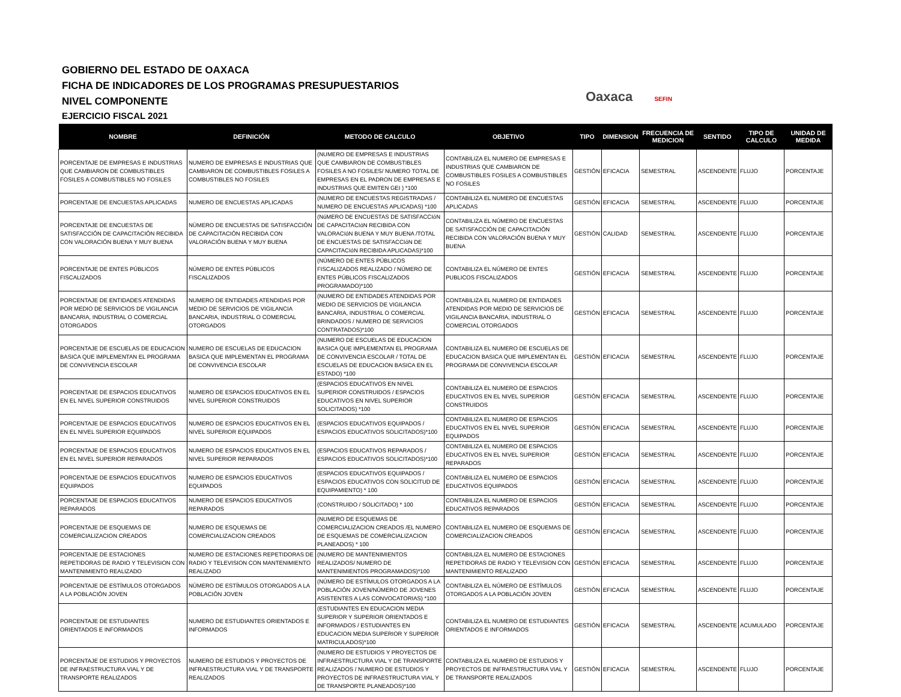GOBIERNO DEL ESTADO DE OAXACA
FICHA DE INDICADORES DE LOS PROGRAMAS PRESUPUESTARIOS
NIVEL COMPONENTE
EJERCICIO FISCAL 2021
Oaxaca SEFIN
| NOMBRE | DEFINICIÓN | METODO DE CALCULO | OBJETIVO | TIPO | DIMENSION | FRECUENCIA DE MEDICION | SENTIDO | TIPO DE CALCULO | UNIDAD DE MEDIDA |
| --- | --- | --- | --- | --- | --- | --- | --- | --- | --- |
| PORCENTAJE DE EMPRESAS E INDUSTRIAS QUE CAMBIARON DE COMBUSTIBLES FOSILES A COMBUSTIBLES NO FOSILES | NUMERO DE EMPRESAS E INDUSTRIAS QUE CAMBIARON DE COMBUSTIBLES FOSILES A COMBUSTIBLES NO FOSILES | (NUMERO DE EMPRESAS E INDUSTRIAS QUE CAMBIARON DE COMBUSTIBLES FOSILES A NO FOSILES/ NUMERO TOTAL DE EMPRESAS EN EL PADRON DE EMPRESAS E INDUSTRIAS QUE EMITEN GEI ) *100 | CONTABILIZA EL NUMERO DE EMPRESAS E INDUSTRIAS QUE CAMBIARON DE COMBUSTIBLES FOSILES A COMBUSTIBLES NO FOSILES | GESTIÓN | EFICACIA | SEMESTRAL | ASCENDENTE | FLUJO | PORCENTAJE |
| PORCENTAJE DE ENCUESTAS APLICADAS | NUMERO DE ENCUESTAS APLICADAS | (NUMERO DE ENCUESTAS REGISTRADAS / NUMERO DE ENCUESTAS APLICADAS) *100 | CONTABILIZA EL NUMERO DE ENCUESTAS APLICADAS | GESTIÓN | EFICACIA | SEMESTRAL | ASCENDENTE | FLUJO | PORCENTAJE |
| PORCENTAJE DE ENCUESTAS DE SATISFACCIÓN DE CAPACITACIÓN RECIBIDA CON VALORACIÓN BUENA Y MUY BUENA | NÚMERO DE ENCUESTAS DE SATISFACCIÓN DE CAPACITACIÓN RECIBIDA CON VALORACIÓN BUENA Y MUY BUENA | (NúMERO DE ENCUESTAS DE SATISFACCIóN DE CAPACITACIóN RECIBIDA CON VALORACIóN BUENA Y MUY BUENA /TOTAL DE ENCUESTAS DE SATISFACCIóN DE CAPACITACIóN RECIBIDA APLICADAS)*100 | CONTABILIZA EL NÚMERO DE ENCUESTAS DE SATISFACCIÓN DE CAPACITACIÓN RECIBIDA CON VALORACIÓN BUENA Y MUY BUENA | GESTIÓN | CALIDAD | SEMESTRAL | ASCENDENTE | FLUJO | PORCENTAJE |
| PORCENTAJE DE ENTES PÚBLICOS FISCALIZADOS | NÚMERO DE ENTES PÚBLICOS FISCALIZADOS | (NÚMERO DE ENTES PÚBLICOS FISCALIZADOS REALIZADO / NÚMERO DE ENTES PÚBLICOS FISCALIZADOS PROGRAMADO)*100 | CONTABILIZA EL NÚMERO DE ENTES PUBLICOS FISCALIZADOS | GESTIÓN | EFICACIA | SEMESTRAL | ASCENDENTE | FLUJO | PORCENTAJE |
| PORCENTAJE DE ENTIDADES ATENDIDAS POR MEDIO DE SERVICIOS DE VIGILANCIA BANCARIA, INDUSTRIAL O COMERCIAL OTORGADOS | NUMERO DE ENTIDADES ATENDIDAS POR MEDIO DE SERVICIOS DE VIGILANCIA BANCARIA, INDUSTRIAL O COMERCIAL OTORGADOS | (NUMERO DE ENTIDADES ATENDIDAS POR MEDIO DE SERVICIOS DE VIGILANCIA BANCARIA, INDUSTRIAL O COMERCIAL BRINDADOS / NUMERO DE SERVICIOS CONTRATADOS)*100 | CONTABILIZA EL NUMERO DE ENTIDADES ATENDIDAS POR MEDIO DE SERVICIOS DE VIGILANCIA BANCARIA, INDUSTRIAL O COMERCIAL OTORGADOS | GESTIÓN | EFICACIA | SEMESTRAL | ASCENDENTE | FLUJO | PORCENTAJE |
| PORCENTAJE DE ESCUELAS DE EDUCACION BASICA QUE IMPLEMENTAN EL PROGRAMA DE CONVIVENCIA ESCOLAR | NUMERO DE ESCUELAS DE EDUCACION BASICA QUE IMPLEMENTAN EL PROGRAMA DE CONVIVENCIA ESCOLAR | (NUMERO DE ESCUELAS DE EDUCACION BASICA QUE IMPLEMENTAN EL PROGRAMA DE CONVIVENCIA ESCOLAR / TOTAL DE ESCUELAS DE EDUCACION BASICA EN EL ESTADO) *100 | CONTABILIZA EL NUMERO DE ESCUELAS DE EDUCACION BASICA QUE IMPLEMENTAN EL PROGRAMA DE CONVIVENCIA ESCOLAR | GESTIÓN | EFICACIA | SEMESTRAL | ASCENDENTE | FLUJO | PORCENTAJE |
| PORCENTAJE DE ESPACIOS EDUCATIVOS EN EL NIVEL SUPERIOR CONSTRUIDOS | NUMERO DE ESPACIOS EDUCATIVOS EN EL NIVEL SUPERIOR CONSTRUIDOS | (ESPACIOS EDUCATIVOS EN NIVEL SUPERIOR CONSTRUIDOS / ESPACIOS EDUCATIVOS EN NIVEL SUPERIOR SOLICITADOS) *100 | CONTABILIZA EL NUMERO DE ESPACIOS EDUCATIVOS EN EL NIVEL SUPERIOR CONSTRUIDOS | GESTIÓN | EFICACIA | SEMESTRAL | ASCENDENTE | FLUJO | PORCENTAJE |
| PORCENTAJE DE ESPACIOS EDUCATIVOS EN EL NIVEL SUPERIOR EQUIPADOS | NUMERO DE ESPACIOS EDUCATIVOS EN EL NIVEL SUPERIOR EQUIPADOS | (ESPACIOS EDUCATIVOS EQUIPADOS / ESPACIOS EDUCATIVOS SOLICITADOS)*100 | CONTABILIZA EL NUMERO DE ESPACIOS EDUCATIVOS EN EL NIVEL SUPERIOR EQUIPADOS | GESTIÓN | EFICACIA | SEMESTRAL | ASCENDENTE | FLUJO | PORCENTAJE |
| PORCENTAJE DE ESPACIOS EDUCATIVOS EN EL NIVEL SUPERIOR REPARADOS | NUMERO DE ESPACIOS EDUCATIVOS EN EL NIVEL SUPERIOR REPARADOS | (ESPACIOS EDUCATIVOS REPARADOS / ESPACIOS EDUCATIVOS SOLICITADOS)*100 | CONTABILIZA EL NUMERO DE ESPACIOS EDUCATIVOS EN EL NIVEL SUPERIOR REPARADOS | GESTIÓN | EFICACIA | SEMESTRAL | ASCENDENTE | FLUJO | PORCENTAJE |
| PORCENTAJE DE ESPACIOS EDUCATIVOS EQUIPADOS | NUMERO DE ESPACIOS EDUCATIVOS EQUIPADOS | (ESPACIOS EDUCATIVOS EQUIPADOS / ESPACIOS EDUCATIVOS CON SOLICITUD DE EQUIPAMIENTO) * 100 | CONTABILIZA EL NUMERO DE ESPACIOS EDUCATIVOS EQUIPADOS | GESTIÓN | EFICACIA | SEMESTRAL | ASCENDENTE | FLUJO | PORCENTAJE |
| PORCENTAJE DE ESPACIOS EDUCATIVOS REPARADOS | NUMERO DE ESPACIOS EDUCATIVOS REPARADOS | (CONSTRUIDO / SOLICITADO) * 100 | CONTABILIZA EL NUMERO DE ESPACIOS EDUCATIVOS REPARADOS | GESTIÓN | EFICACIA | SEMESTRAL | ASCENDENTE | FLUJO | PORCENTAJE |
| PORCENTAJE DE ESQUEMAS DE COMERCIALIZACION CREADOS | NUMERO DE ESQUEMAS DE COMERCIALIZACION CREADOS | (NUMERO DE ESQUEMAS DE COMERCIALIZACION CREADOS /EL NUMERO DE ESQUEMAS DE COMERCIALIZACION PLANEADOS) * 100 | CONTABILIZA EL NUMERO DE ESQUEMAS DE COMERCIALIZACION CREADOS | GESTIÓN | EFICACIA | SEMESTRAL | ASCENDENTE | FLUJO | PORCENTAJE |
| PORCENTAJE DE ESTACIONES REPETIDORAS DE RADIO Y TELEVISION CON MANTENIMIENTO REALIZADO | NUMERO DE ESTACIONES REPETIDORAS DE RADIO Y TELEVISION CON MANTENIMIENTO REALIZADO | (NUMERO DE MANTENIMIENTOS REALIZADOS/ NUMERO DE MANTENIMIENTOS PROGRAMADOS)*100 | CONTABILIZA EL NUMERO DE ESTACIONES REPETIDORAS DE RADIO Y TELEVISION CON MANTENIMIENTO REALIZADO | GESTIÓN | EFICACIA | SEMESTRAL | ASCENDENTE | FLUJO | PORCENTAJE |
| PORCENTAJE DE ESTÍMULOS OTORGADOS A LA POBLACIÓN JOVEN | NÚMERO DE ESTÍMULOS OTORGADOS A LA POBLACIÓN JOVEN | (NÚMERO DE ESTÍMULOS OTORGADOS A LA POBLACIÓN JOVEN/NÚMERO DE JOVENES ASISTENTES A LAS CONVOCATORIAS) *100 | CONTABILIZA EL NÚMERO DE ESTÍMULOS OTORGADOS A LA POBLACIÓN JOVEN | GESTIÓN | EFICACIA | SEMESTRAL | ASCENDENTE | FLUJO | PORCENTAJE |
| PORCENTAJE DE ESTUDIANTES ORIENTADOS E INFORMADOS | NUMERO DE ESTUDIANTES ORIENTADOS E INFORMADOS | (ESTUDIANTES EN EDUCACION MEDIA SUPERIOR Y SUPERIOR ORIENTADOS E INFORMADOS / ESTUDIANTES EN EDUCACION MEDIA SUPERIOR Y SUPERIOR MATRICULADOS)*100 | CONTABILIZA EL NUMERO DE ESTUDIANTES ORIENTADOS E INFORMADOS | GESTIÓN | EFICACIA | SEMESTRAL | ASCENDENTE | ACUMULADO | PORCENTAJE |
| PORCENTAJE DE ESTUDIOS Y PROYECTOS DE INFRAESTRUCTURA VIAL Y DE TRANSPORTE REALIZADOS | NUMERO DE ESTUDIOS Y PROYECTOS DE INFRAESTRUCTURA VIAL Y DE TRANSPORTE REALIZADOS | (NUMERO DE ESTUDIOS Y PROYECTOS DE INFRAESTRUCTURA VIAL Y DE TRANSPORTE REALIZADOS / NUMERO DE ESTUDIOS Y PROYECTOS DE INFRAESTRUCTURA VIAL Y DE TRANSPORTE PLANEADOS)*100 | CONTABILIZA EL NUMERO DE ESTUDIOS Y PROYECTOS DE INFRAESTRUCTURA VIAL Y DE TRANSPORTE REALIZADOS | GESTIÓN | EFICACIA | SEMESTRAL | ASCENDENTE | FLUJO | PORCENTAJE |